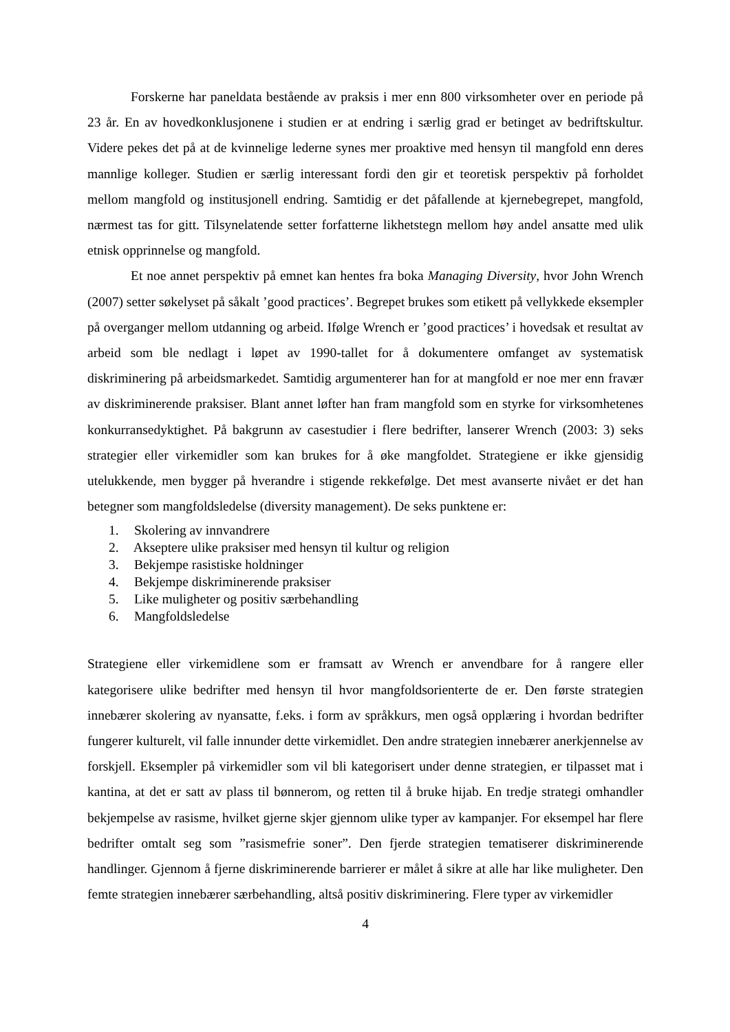Forskerne har paneldata bestående av praksis i mer enn 800 virksomheter over en periode på 23 år. En av hovedkonklusjonene i studien er at endring i særlig grad er betinget av bedriftskultur. Videre pekes det på at de kvinnelige lederne synes mer proaktive med hensyn til mangfold enn deres mannlige kolleger. Studien er særlig interessant fordi den gir et teoretisk perspektiv på forholdet mellom mangfold og institusjonell endring. Samtidig er det påfallende at kjernebegrepet, mangfold, nærmest tas for gitt. Tilsynelatende setter forfatterne likhetstegn mellom høy andel ansatte med ulik etnisk opprinnelse og mangfold.
Et noe annet perspektiv på emnet kan hentes fra boka Managing Diversity, hvor John Wrench (2007) setter søkelyset på såkalt ’good practices’. Begrepet brukes som etikett på vellykkede eksempler på overganger mellom utdanning og arbeid. Ifølge Wrench er ’good practices’ i hovedsak et resultat av arbeid som ble nedlagt i løpet av 1990-tallet for å dokumentere omfanget av systematisk diskriminering på arbeidsmarkedet. Samtidig argumenterer han for at mangfold er noe mer enn fravær av diskriminerende praksiser. Blant annet løfter han fram mangfold som en styrke for virksomhetenes konkurransedyktighet. På bakgrunn av casestudier i flere bedrifter, lanserer Wrench (2003: 3) seks strategier eller virkemidler som kan brukes for å øke mangfoldet. Strategiene er ikke gjensidig utelukkende, men bygger på hverandre i stigende rekkefølge. Det mest avanserte nivået er det han betegner som mangfoldsledelse (diversity management). De seks punktene er:
1. Skolering av innvandrere
2. Akseptere ulike praksiser med hensyn til kultur og religion
3. Bekjempe rasistiske holdninger
4. Bekjempe diskriminerende praksiser
5. Like muligheter og positiv særbehandling
6. Mangfoldsledelse
Strategiene eller virkemidlene som er framsatt av Wrench er anvendbare for å rangere eller kategorisere ulike bedrifter med hensyn til hvor mangfoldsorienterte de er. Den første strategien innebærer skolering av nyansatte, f.eks. i form av språkkurs, men også opplæring i hvordan bedrifter fungerer kulturelt, vil falle innunder dette virkemidlet. Den andre strategien innebærer anerkjennelse av forskjell. Eksempler på virkemidler som vil bli kategorisert under denne strategien, er tilpasset mat i kantina, at det er satt av plass til bønnerom, og retten til å bruke hijab. En tredje strategi omhandler bekjempelse av rasisme, hvilket gjerne skjer gjennom ulike typer av kampanjer. For eksempel har flere bedrifter omtalt seg som ”rasismefrie soner”. Den fjerde strategien tematiserer diskriminerende handlinger. Gjennom å fjerne diskriminerende barrierer er målet å sikre at alle har like muligheter. Den femte strategien innebærer særbehandling, altså positiv diskriminering. Flere typer av virkemidler
4